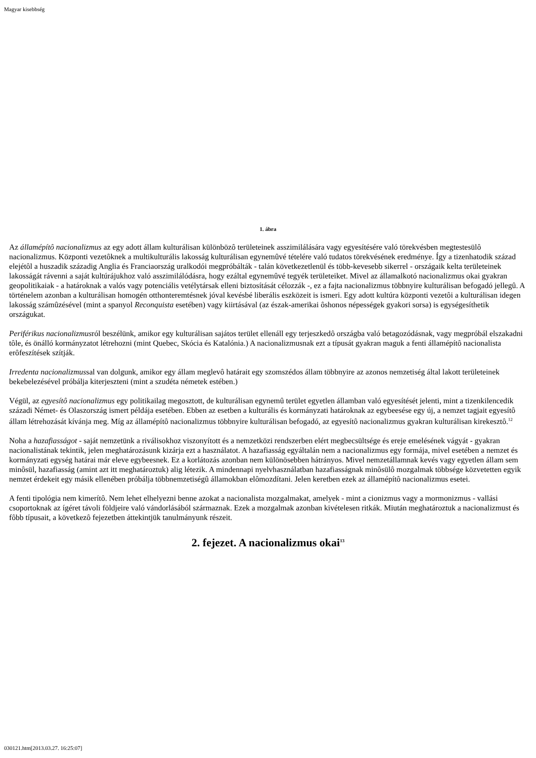Magyar kisebbség
1. ábra
Az államépítô nacionalizmus az egy adott állam kulturálisan különbözô területeinek asszimilálására vagy egyesítésére való törekvésben megtestesülô nacionalizmus. Központi vezetôknek a multikulturális lakosság kulturálisan egynemûvé tételére való tudatos törekvésének eredménye. Így a tizenhatodik század elejétôl a huszadik századig Anglia és Franciaország uralkodói megpróbálták - talán következetlenül és több-kevesebb sikerrel - országaik kelta területeinek lakosságát rávenni a saját kultúrájukhoz való asszimilálódásra, hogy ezáltal egynemûvé tegyék területeiket. Mivel az államalkotó nacionalizmus okai gyakran geopolitikaiak - a határoknak a valós vagy potenciális vetélytársak elleni biztosítását célozzák -, ez a fajta nacionalizmus többnyire kulturálisan befogadó jellegû. A történelem azonban a kulturálisan homogén otthonteremtésnek jóval kevésbé liberális eszközeit is ismeri. Egy adott kultúra központi vezetôi a kulturálisan idegen lakosság számûzésével (mint a spanyol Reconquista esetében) vagy kiirtásával (az észak-amerikai ôshonos népességek gyakori sorsa) is egységesíthetik országukat.
Periférikus nacionalizmusról beszélünk, amikor egy kulturálisan sajátos terület ellenáll egy terjeszkedô országba való betagozódásnak, vagy megpróbál elszakadni tôle, és önálló kormányzatot létrehozni (mint Quebec, Skócia és Katalónia.) A nacionalizmusnak ezt a típusát gyakran maguk a fenti államépítô nacionalista erôfeszítések szítják.
Irredenta nacionalizmussal van dolgunk, amikor egy állam meglevô határait egy szomszédos állam többnyire az azonos nemzetiség által lakott területeinek bekebelezésével próbálja kiterjeszteni (mint a szudéta németek estében.)
Végül, az egyesítô nacionalizmus egy politikailag megosztott, de kulturálisan egynemû terület egyetlen államban való egyesítését jelenti, mint a tizenkilencedik századi Német- és Olaszország ismert példája esetében. Ebben az esetben a kulturális és kormányzati határoknak az egybeesése egy új, a nemzet tagjait egyesítô állam létrehozását kívánja meg. Míg az államépítô nacionalizmus többnyire kulturálisan befogadó, az egyesítô nacionalizmus gyakran kulturálisan kirekesztô.<sup>12</sup>
Noha a hazafiasságot - saját nemzetünk a riválisokhoz viszonyított és a nemzetközi rendszerben elért megbecsültsége és ereje emelésének vágyát - gyakran nacionalistának tekintik, jelen meghatározásunk kizárja ezt a használatot. A hazafiasság egyáltalán nem a nacionalizmus egy formája, mivel esetében a nemzet és kormányzati egység határai már eleve egybeesnek. Ez a korlátozás azonban nem különösebben hátrányos. Mivel nemzetállamnak kevés vagy egyetlen állam sem minôsül, hazafiasság (amint azt itt meghatároztuk) alig létezik. A mindennapi nyelvhasználatban hazafiasságnak minôsülô mozgalmak többsége közvetetten egyik nemzet érdekeit egy másik ellenében próbálja többnemzetiségû államokban elômozdítani. Jelen keretben ezek az államépítô nacionalizmus esetei.
A fenti tipológia nem kimerítô. Nem lehet elhelyezni benne azokat a nacionalista mozgalmakat, amelyek - mint a cionizmus vagy a mormonizmus - vallási csoportoknak az ígéret távoli földjeire való vándorlásából származnak. Ezek a mozgalmak azonban kivételesen ritkák. Miután meghatároztuk a nacionalizmust és fôbb típusait, a következô fejezetben áttekintjük tanulmányunk részeit.
2. fejezet. A nacionalizmus okai<sup>13</sup>
030121.htm[2013.03.27. 16:25:07]